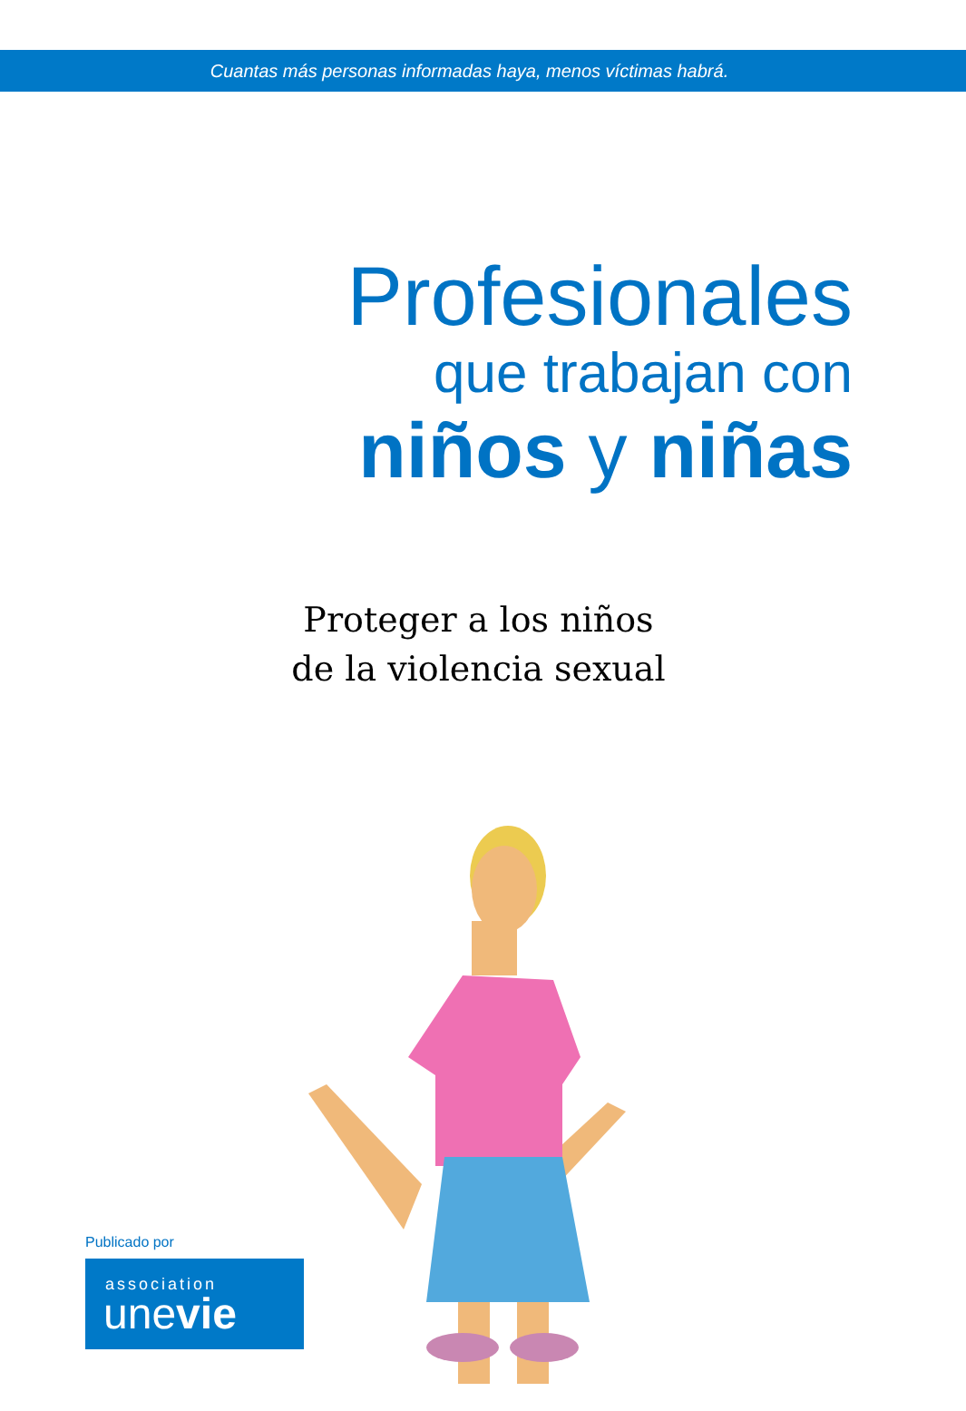Cuantas más personas informadas haya, menos víctimas habrá.
Profesionales
que trabajan con
niños y niñas
Proteger a los niños
de la violencia sexual
Publicado por
association
unevie